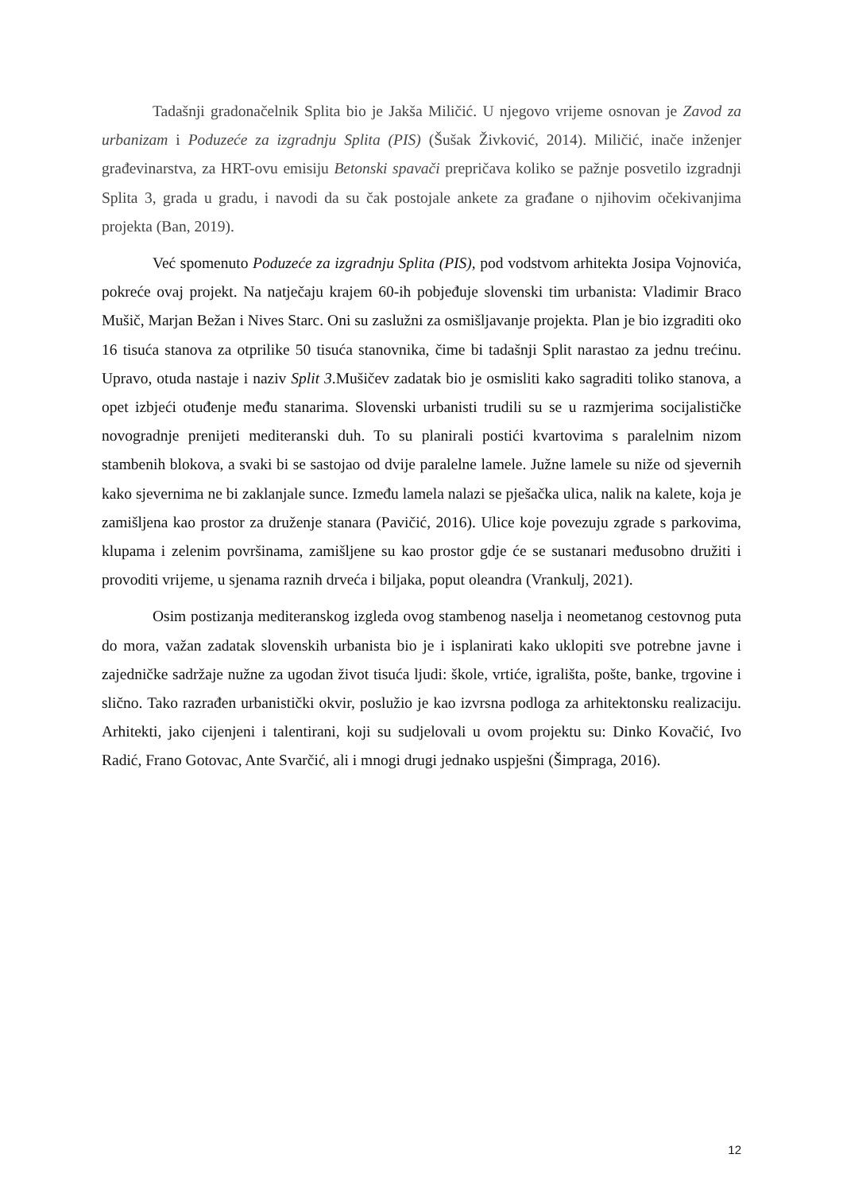Tadašnji gradonačelnik Splita bio je Jakša Miličić. U njegovo vrijeme osnovan je Zavod za urbanizam i Poduzeće za izgradnju Splita (PIS) (Šušak Živković, 2014). Miličić, inače inženjer građevinarstva, za HRT-ovu emisiju Betonski spavači prepričava koliko se pažnje posvetilo izgradnji Splita 3, grada u gradu, i navodi da su čak postojale ankete za građane o njihovim očekivanjima projekta (Ban, 2019).
Već spomenuto Poduzeće za izgradnju Splita (PIS), pod vodstvom arhitekta Josipa Vojnovića, pokreće ovaj projekt. Na natječaju krajem 60-ih pobjeđuje slovenski tim urbanista: Vladimir Braco Mušič, Marjan Bežan i Nives Starc. Oni su zaslužni za osmišljavanje projekta. Plan je bio izgraditi oko 16 tisuća stanova za otprilike 50 tisuća stanovnika, čime bi tadašnji Split narastao za jednu trećinu. Upravo, otuda nastaje i naziv Split 3.Mušičev zadatak bio je osmisliti kako sagraditi toliko stanova, a opet izbjeći otuđenje među stanarima. Slovenski urbanisti trudili su se u razmjerima socijalističke novogradnje prenijeti mediteranski duh. To su planirali postići kvartovima s paralelnim nizom stambenih blokova, a svaki bi se sastojao od dvije paralelne lamele. Južne lamele su niže od sjevernih kako sjevernima ne bi zaklanjale sunce. Između lamela nalazi se pješačka ulica, nalik na kalete, koja je zamišljena kao prostor za druženje stanara (Pavičić, 2016). Ulice koje povezuju zgrade s parkovima, klupama i zelenim površinama, zamišljene su kao prostor gdje će se sustanari međusobno družiti i provoditi vrijeme, u sjenama raznih drveća i biljaka, poput oleandra (Vrankulj, 2021).
Osim postizanja mediteranskog izgleda ovog stambenog naselja i neometanog cestovnog puta do mora, važan zadatak slovenskih urbanista bio je i isplanirati kako uklopiti sve potrebne javne i zajedničke sadržaje nužne za ugodan život tisuća ljudi: škole, vrtiće, igrališta, pošte, banke, trgovine i slično. Tako razrađen urbanistički okvir, poslužio je kao izvrsna podloga za arhitektonsku realizaciju. Arhitekti, jako cijenjeni i talentirani, koji su sudjelovali u ovom projektu su: Dinko Kovačić, Ivo Radić, Frano Gotovac, Ante Svarčić, ali i mnogi drugi jednako uspješni (Šimpraga, 2016).
12